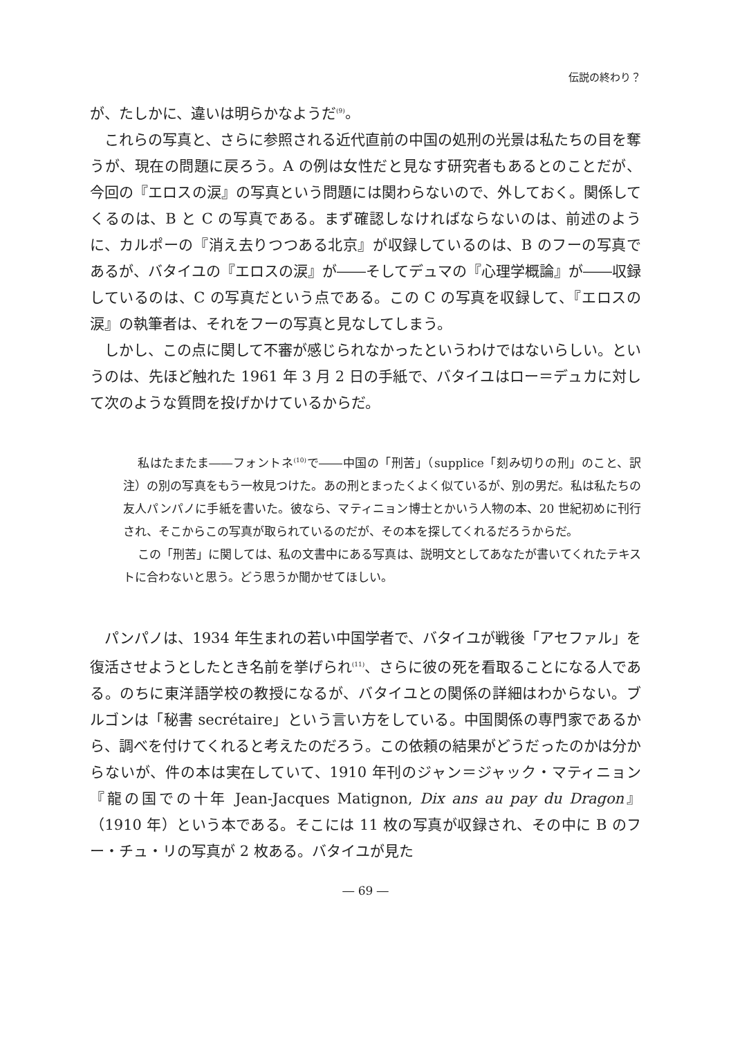伝説の終わり？
が、たしかに、違いは明らかなようだ<sup>(9)</sup>。
これらの写真と、さらに参照される近代直前の中国の処刑の光景は私たちの目を奪うが、現在の問題に戻ろう。A の例は女性だと見なす研究者もあるとのことだが、今回の『エロスの涙』の写真という問題には関わらないので、外しておく。関係してくるのは、B と C の写真である。まず確認しなければならないのは、前述のように、カルポーの『消え去りつつある北京』が収録しているのは、B のフーの写真であるが、バタイユの『エロスの涙』が――そしてデュマの『心理学概論』が――収録しているのは、C の写真だという点である。この C の写真を収録して、『エロスの涙』の執筆者は、それをフーの写真と見なしてしまう。
しかし、この点に関して不審が感じられなかったというわけではないらしい。というのは、先ほど触れた 1961 年 3 月 2 日の手紙で、バタイユはロー＝デュカに対して次のような質問を投げかけているからだ。
私はたまたま――フォントネ<sup>(10)</sup>で――中国の「刑苦」（supplice「刻み切りの刑」のこと、訳注）の別の写真をもう一枚見つけた。あの刑とまったくよく似ているが、別の男だ。私は私たちの友人パンパノに手紙を書いた。彼なら、マティニョン博士とかいう人物の本、20 世紀初めに刊行され、そこからこの写真が取られているのだが、その本を探してくれるだろうからだ。
この「刑苦」に関しては、私の文書中にある写真は、説明文としてあなたが書いてくれたテキストに合わないと思う。どう思うか聞かせてほしい。
パンパノは、1934 年生まれの若い中国学者で、バタイユが戦後「アセファル」を復活させようとしたとき名前を挙げられ<sup>(11)</sup>、さらに彼の死を看取ることになる人である。のちに東洋語学校の教授になるが、バタイユとの関係の詳細はわからない。ブルゴンは「秘書 secrétaire」という言い方をしている。中国関係の専門家であるから、調べを付けてくれると考えたのだろう。この依頼の結果がどうだったのかは分からないが、件の本は実在していて、1910 年刊のジャン＝ジャック・マティニョン『龍の国での十年 Jean-Jacques Matignon, Dix ans au pay du Dragon』（1910 年）という本である。そこには 11 枚の写真が収録され、その中に B のフー・チュ・リの写真が 2 枚ある。バタイユが見た
― 69 ―